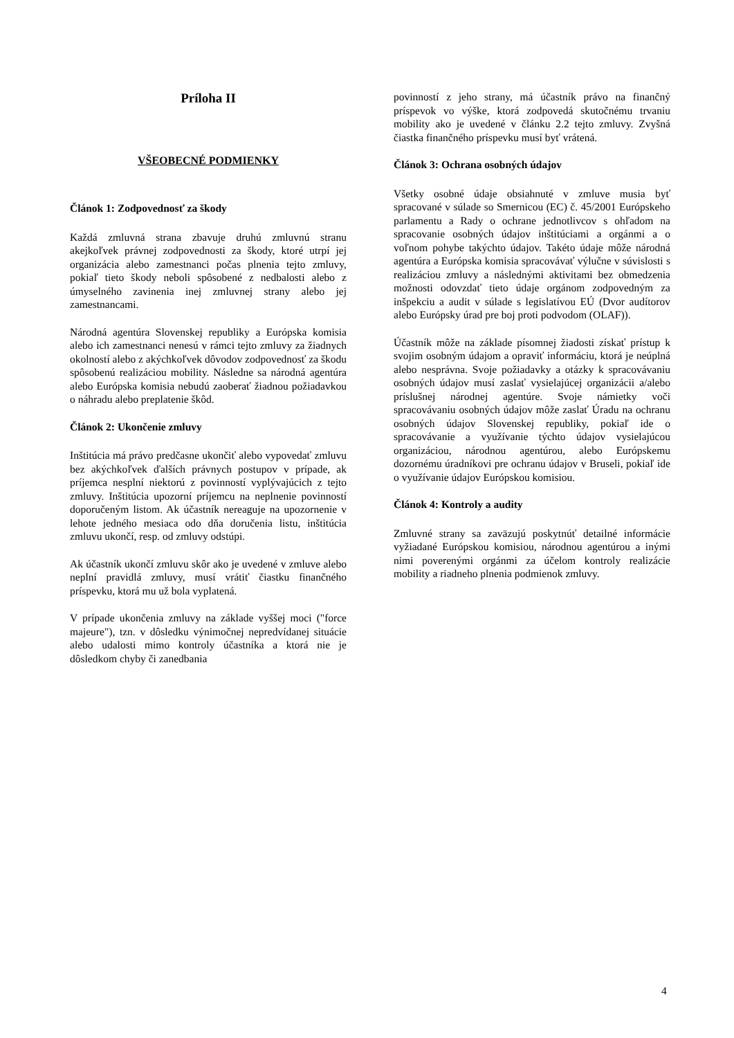Príloha II
VŠEOBECNÉ PODMIENKY
Článok 1: Zodpovednosť za škody
Každá zmluvná strana zbavuje druhú zmluvnú stranu akejkoľvek právnej zodpovednosti za škody, ktoré utrpí jej organizácia alebo zamestnanci počas plnenia tejto zmluvy, pokiaľ tieto škody neboli spôsobené z nedbalosti alebo z úmyselného zavinenia inej zmluvnej strany alebo jej zamestnancami.
Národná agentúra Slovenskej republiky a Európska komisia alebo ich zamestnanci nenesú v rámci tejto zmluvy za žiadnych okolností alebo z akýchkoľvek dôvodov zodpovednosť za škodu spôsobenú realizáciou mobility. Následne sa národná agentúra alebo Európska komisia nebudú zaoberať žiadnou požiadavkou o náhradu alebo preplatenie škôd.
Článok 2: Ukončenie zmluvy
Inštitúcia má právo predčasne ukončiť alebo vypovedať zmluvu bez akýchkoľvek ďalších právnych postupov v prípade, ak príjemca nesplní niektorú z povinností vyplývajúcich z tejto zmluvy. Inštitúcia upozorní príjemcu na neplnenie povinností doporučeným listom. Ak účastník nereaguje na upozornenie v lehote jedného mesiaca odo dňa doručenia listu, inštitúcia zmluvu ukončí, resp. od zmluvy odstúpi.
Ak účastník ukončí zmluvu skôr ako je uvedené v zmluve alebo neplní pravidlá zmluvy, musí vrátiť čiastku finančného príspevku, ktorá mu už bola vyplatená.
V prípade ukončenia zmluvy na základe vyššej moci ("force majeure"), tzn. v dôsledku výnimočnej nepredvídanej situácie alebo udalosti mimo kontroly účastníka a ktorá nie je dôsledkom chyby či zanedbania
povinností z jeho strany, má účastník právo na finančný príspevok vo výške, ktorá zodpovedá skutočnému trvaniu mobility ako je uvedené v článku 2.2 tejto zmluvy. Zvyšná čiastka finančného príspevku musí byť vrátená.
Článok 3: Ochrana osobných údajov
Všetky osobné údaje obsiahnuté v zmluve musia byť spracované v súlade so Smernicou (EC) č. 45/2001 Európskeho parlamentu a Rady o ochrane jednotlivcov s ohľadom na spracovanie osobných údajov inštitúciami a orgánmi a o voľnom pohybe takýchto údajov. Takéto údaje môže národná agentúra a Európska komisia spracovávať výlučne v súvislosti s realizáciou zmluvy a následnými aktivitami bez obmedzenia možnosti odovzdať tieto údaje orgánom zodpovedným za inšpekciu a audit v súlade s legislatívou EÚ (Dvor audítorov alebo Európsky úrad pre boj proti podvodom (OLAF)).
Účastník môže na základe písomnej žiadosti získať prístup k svojim osobným údajom a opraviť informáciu, ktorá je neúplná alebo nesprávna. Svoje požiadavky a otázky k spracovávaniu osobných údajov musí zaslať vysielajúcej organizácii a/alebo príslušnej národnej agentúre. Svoje námietky voči spracovávaniu osobných údajov môže zaslať Úradu na ochranu osobných údajov Slovenskej republiky, pokiaľ ide o spracovávanie a využívanie týchto údajov vysielajúcou organizáciou, národnou agentúrou, alebo Európskemu dozornému úradníkovi pre ochranu údajov v Bruseli, pokiaľ ide o využívanie údajov Európskou komisiou.
Článok 4: Kontroly a audity
Zmluvné strany sa zaväzujú poskytnúť detailné informácie vyžiadané Európskou komisiou, národnou agentúrou a inými nimi poverenými orgánmi za účelom kontroly realizácie mobility a riadneho plnenia podmienok zmluvy.
4